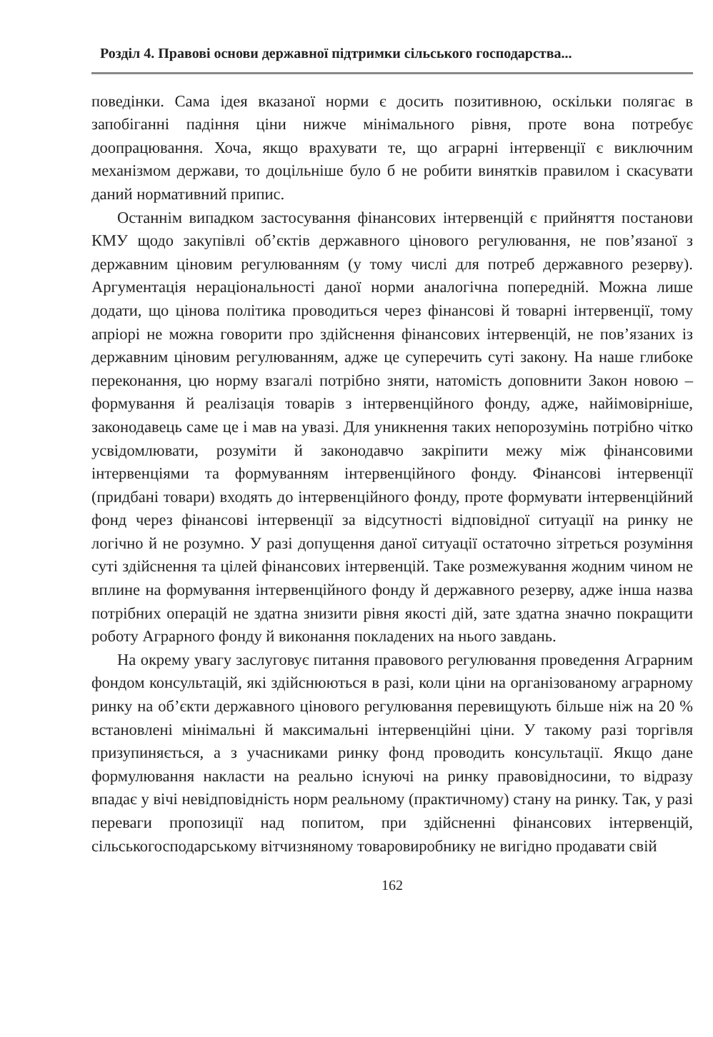Розділ 4. Правові основи державної підтримки сільського господарства...
поведінки. Сама ідея вказаної норми є досить позитивною, оскільки полягає в запобіганні падіння ціни нижче мінімального рівня, проте вона потребує доопрацювання. Хоча, якщо врахувати те, що аграрні інтервенції є виключним механізмом держави, то доцільніше було б не робити винятків правилом і скасувати даний нормативний припис.
Останнім випадком застосування фінансових інтервенцій є прийняття постанови КМУ щодо закупівлі об’єктів державного цінового регулювання, не пов’язаної з державним ціновим регулюванням (у тому числі для потреб державного резерву). Аргументація нераціональності даної норми аналогічна попередній. Можна лише додати, що цінова політика проводиться через фінансові й товарні інтервенції, тому апріорі не можна говорити про здійснення фінансових інтервенцій, не пов’язаних із державним ціновим регулюванням, адже це суперечить суті закону. На наше глибоке переконання, цю норму взагалі потрібно зняти, натомість доповнити Закон новою – формування й реалізація товарів з інтервенційного фонду, адже, найімовірніше, законодавець саме це і мав на увазі. Для уникнення таких непорозумінь потрібно чітко усвідомлювати, розуміти й законодавчо закріпити межу між фінансовими інтервенціями та формуванням інтервенційного фонду. Фінансові інтервенції (придбані товари) входять до інтервенційного фонду, проте формувати інтервенційний фонд через фінансові інтервенції за відсутності відповідної ситуації на ринку не логічно й не розумно. У разі допущення даної ситуації остаточно зітреться розуміння суті здійснення та цілей фінансових інтервенцій. Таке розмежування жодним чином не вплине на формування інтервенційного фонду й державного резерву, адже інша назва потрібних операцій не здатна знизити рівня якості дій, зате здатна значно покращити роботу Аграрного фонду й виконання покладених на нього завдань.
На окрему увагу заслуговує питання правового регулювання проведення Аграрним фондом консультацій, які здійснюються в разі, коли ціни на організованому аграрному ринку на об’єкти державного цінового регулювання перевищують більше ніж на 20 % встановлені мінімальні й максимальні інтервенційні ціни. У такому разі торгівля призупиняється, а з учасниками ринку фонд проводить консультації. Якщо дане формулювання накласти на реально існуючі на ринку правовідносини, то відразу впадає у вічі невідповідність норм реальному (практичному) стану на ринку. Так, у разі переваги пропозиції над попитом, при здійсненні фінансових інтервенцій, сільськогосподарському вітчизняному товаровиробнику не вигідно продавати свій
162